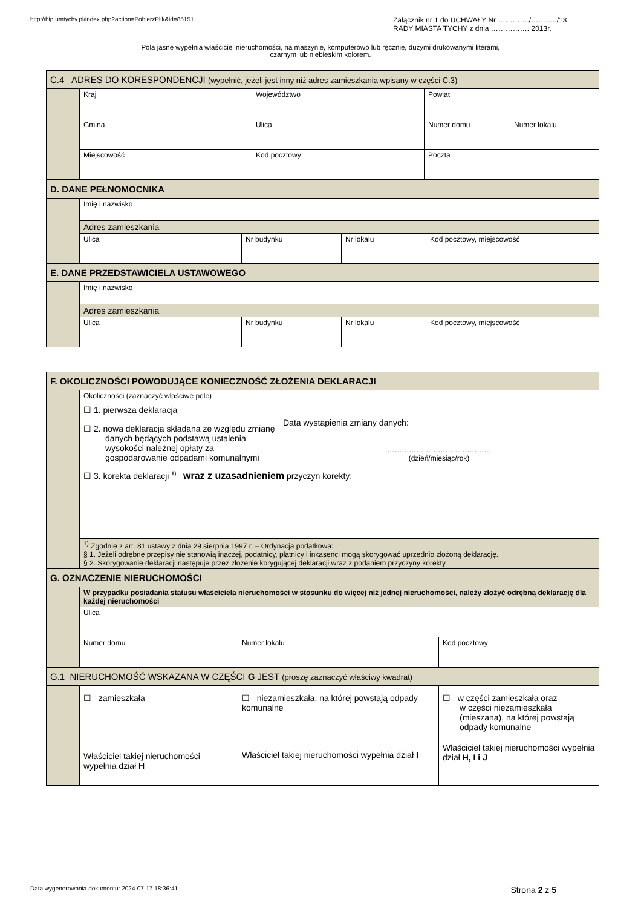http://bip.umtychy.pl/index.php?action=PobierzPlik&id=85151
Załącznik nr 1 do UCHWAŁY Nr …………./………../13
RADY MIASTA TYCHY z dnia ……………. 2013r.
Pola jasne wypełnia właściciel nieruchomości, na maszynie, komputerowo lub ręcznie, dużymi drukowanymi literami,
czarnym lub niebieskim kolorem.
| C.4 ADRES DO KORESPONDENCJI (wypełnić, jeżeli jest inny niż adres zamieszkania wpisany w części C.3) | | | | |
| | Kraj | Województwo | Powiat | |
| | Gmina | Ulica | Numer domu | Numer lokalu |
| | Miejscowość | Kod pocztowy | Poczta | |
| D. DANE PEŁNOMOCNIKA | | | | |
| | Imię i nazwisko | | | |
| | Adres zamieszkania | | | |
| | Ulica | Nr budynku | Nr lokalu | Kod pocztowy, miejscowość |
| E. DANE PRZEDSTAWICIELA USTAWOWEGO | | | | |
| | Imię i nazwisko | | | |
| | Adres zamieszkania | | | |
| | Ulica | Nr budynku | Nr lokalu | Kod pocztowy, miejscowość |
| F. OKOLICZNOŚCI POWODUJĄCE KONIECZNOŚĆ ZŁOŻENIA DEKLARACJI | | | | |
| | Okoliczności (zaznaczyć właściwe pole) ☐ 1. pierwsza deklaracja | | | |
| | ☐ 2. nowa deklaracja składana ze względu zmianę danych będących podstawą ustalenia wysokości należnej opłaty za gospodarowanie odpadami komunalnymi | | Data wystąpienia zmiany danych: ……………………………………. (dzień/miesiąc/rok) | |
| | ☐ 3. korekta deklaracji <sup>1)</sup> wraz z uzasadnieniem przyczyn korekty: | | | |
| | <sup>1)</sup> Zgodnie z art. 81 ustawy z dnia 29 sierpnia 1997 r. – Ordynacja podatkowa: § 1. Jeżeli odrębne przepisy nie stanowią inaczej, podatnicy, płatnicy i inkasenci mogą skorygować uprzednio złożoną deklarację. § 2. Skorygowanie deklaracji następuje przez złożenie korygującej deklaracji wraz z podaniem przyczyny korekty. | | | |
| G. OZNACZENIE NIERUCHOMOŚCI | | | | |
| | W przypadku posiadania statusu właściciela nieruchomości w stosunku do więcej niż jednej nieruchomości, należy złożyć odrębną deklarację dla każdej nieruchomości | | | |
| | Ulica | | | |
| | Numer domu | Numer lokalu | | Kod pocztowy |
| G.1 NIERUCHOMOŚĆ WSKAZANA W CZĘŚCI G JEST (proszę zaznaczyć właściwy kwadrat) | | | | |
| | ☐ zamieszkała Właściciel takiej nieruchomości wypełnia dział H | ☐ niezamieszkała, na której powstają odpady komunalne Właściciel takiej nieruchomości wypełnia dział I | | ☐ w części zamieszkała oraz w części niezamieszkała (mieszana), na której powstają odpady komunalne Właściciel takiej nieruchomości wypełnia dział H, I i J |
Data wygenerowania dokumentu: 2024-07-17 18:36:41
Strona 2 z 5